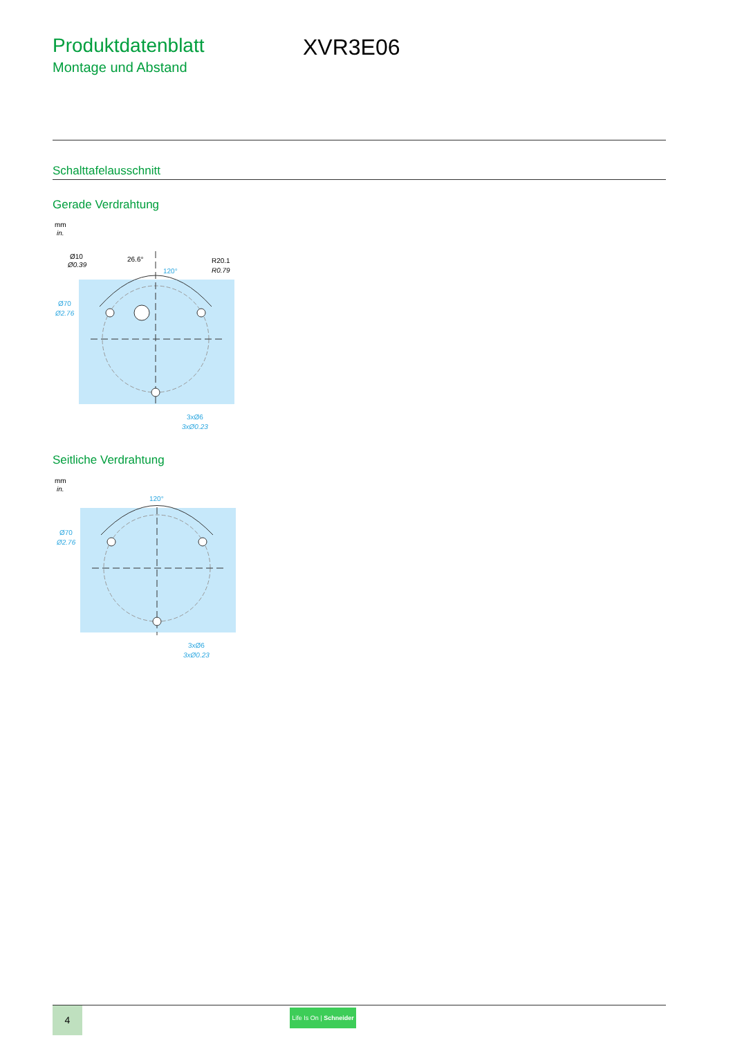Produktdatenblatt
Montage und Abstand
XVR3E06
Schalttafelausschnitt
Gerade Verdrahtung
mm
in.
Ø10
Ø0.39
26.6°
120°
R20.1
R0.79
Ø70
Ø2.76
3xØ6
3xØ0.23
Seitliche Verdrahtung
mm
in.
120°
Ø70
Ø2.76
3xØ6
3xØ0.23
4
Life Is On | Schneider